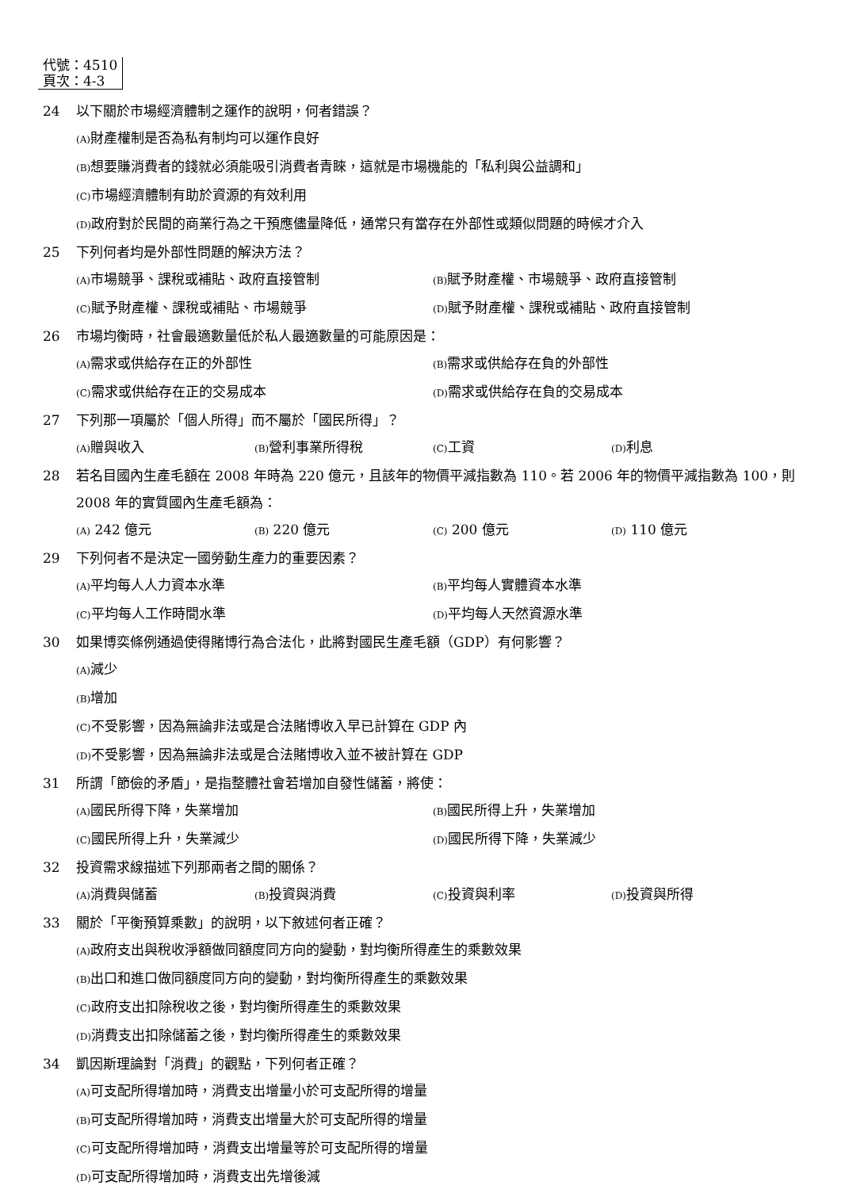代號：4510
頁次：4-3
24 以下關於市場經濟體制之運作的說明，何者錯誤？
(A) 財產權制是否為私有制均可以運作良好
(B) 想要賺消費者的錢就必須能吸引消費者青睞，這就是市場機能的「私利與公益調和」
(C) 市場經濟體制有助於資源的有效利用
(D) 政府對於民間的商業行為之干預應儘量降低，通常只有當存在外部性或類似問題的時候才介入
25 下列何者均是外部性問題的解決方法？
(A) 市場競爭、課稅或補貼、政府直接管制
(B) 賦予財產權、市場競爭、政府直接管制
(C) 賦予財產權、課稅或補貼、市場競爭
(D) 賦予財產權、課稅或補貼、政府直接管制
26 市場均衡時，社會最適數量低於私人最適數量的可能原因是：
(A) 需求或供給存在正的外部性
(B) 需求或供給存在負的外部性
(C) 需求或供給存在正的交易成本
(D) 需求或供給存在負的交易成本
27 下列那一項屬於「個人所得」而不屬於「國民所得」？
(A) 贈與收入
(B) 營利事業所得稅
(C) 工資
(D) 利息
28 若名目國內生產毛額在 2008 年時為 220 億元，且該年的物價平減指數為 110。若 2006 年的物價平減指數為 100，則 2008 年的實質國內生產毛額為：
(A) 242 億元
(B) 220 億元
(C) 200 億元
(D) 110 億元
29 下列何者不是決定一國勞動生產力的重要因素？
(A) 平均每人人力資本水準
(B) 平均每人實體資本水準
(C) 平均每人工作時間水準
(D) 平均每人天然資源水準
30 如果博奕條例通過使得賭博行為合法化，此將對國民生產毛額（GDP）有何影響？
(A) 減少
(B) 增加
(C) 不受影響，因為無論非法或是合法賭博收入早已計算在 GDP 內
(D) 不受影響，因為無論非法或是合法賭博收入並不被計算在 GDP
31 所謂「節儉的矛盾」，是指整體社會若增加自發性儲蓄，將使：
(A) 國民所得下降，失業增加
(B) 國民所得上升，失業增加
(C) 國民所得上升，失業減少
(D) 國民所得下降，失業減少
32 投資需求線描述下列那兩者之間的關係？
(A) 消費與儲蓄
(B) 投資與消費
(C) 投資與利率
(D) 投資與所得
33 關於「平衡預算乘數」的說明，以下敘述何者正確？
(A) 政府支出與稅收淨額做同額度同方向的變動，對均衡所得產生的乘數效果
(B) 出口和進口做同額度同方向的變動，對均衡所得產生的乘數效果
(C) 政府支出扣除稅收之後，對均衡所得產生的乘數效果
(D) 消費支出扣除儲蓄之後，對均衡所得產生的乘數效果
34 凱因斯理論對「消費」的觀點，下列何者正確？
(A) 可支配所得增加時，消費支出增量小於可支配所得的增量
(B) 可支配所得增加時，消費支出增量大於可支配所得的增量
(C) 可支配所得增加時，消費支出增量等於可支配所得的增量
(D) 可支配所得增加時，消費支出先增後減